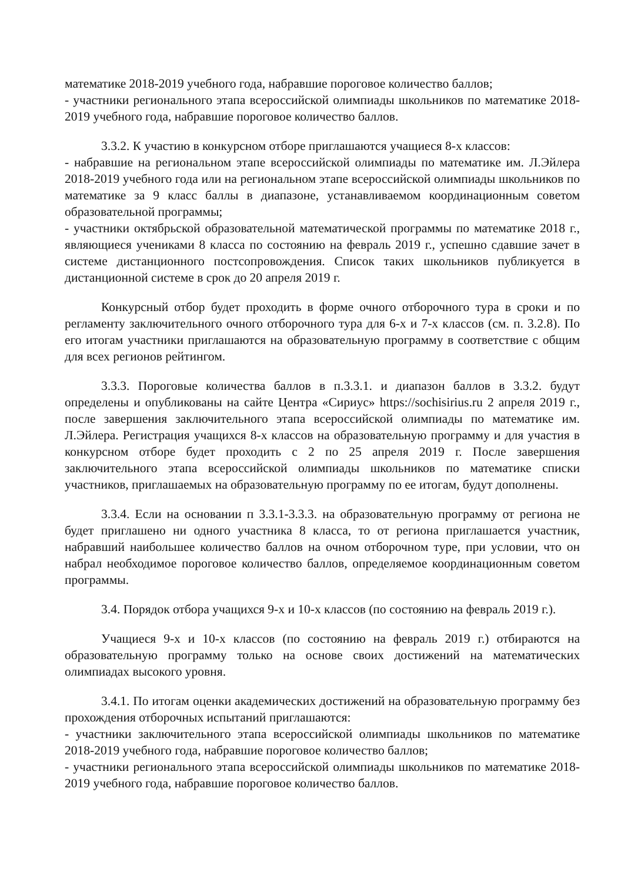математике 2018-2019 учебного года, набравшие пороговое количество баллов;
- участники регионального этапа всероссийской олимпиады школьников по математике 2018-2019 учебного года, набравшие пороговое количество баллов.
3.3.2. К участию в конкурсном отборе приглашаются учащиеся 8-х классов:
- набравшие на региональном этапе всероссийской олимпиады по математике им. Л.Эйлера 2018-2019 учебного года или на региональном этапе всероссийской олимпиады школьников по математике за 9 класс баллы в диапазоне, устанавливаемом координационным советом образовательной программы;
- участники октябрьской образовательной математической программы по математике 2018 г., являющиеся учениками 8 класса по состоянию на февраль 2019 г., успешно сдавшие зачет в системе дистанционного постсопровождения. Список таких школьников публикуется в дистанционной системе в срок до 20 апреля 2019 г.
Конкурсный отбор будет проходить в форме очного отборочного тура в сроки и по регламенту заключительного очного отборочного тура для 6-х и 7-х классов (см. п. 3.2.8). По его итогам участники приглашаются на образовательную программу в соответствие с общим для всех регионов рейтингом.
3.3.3. Пороговые количества баллов в п.3.3.1. и диапазон баллов в 3.3.2. будут определены и опубликованы на сайте Центра «Сириус» https://sochisirius.ru 2 апреля 2019 г., после завершения заключительного этапа всероссийской олимпиады по математике им. Л.Эйлера. Регистрация учащихся 8-х классов на образовательную программу и для участия в конкурсном отборе будет проходить с 2 по 25 апреля 2019 г. После завершения заключительного этапа всероссийской олимпиады школьников по математике списки участников, приглашаемых на образовательную программу по ее итогам, будут дополнены.
3.3.4. Если на основании п 3.3.1-3.3.3. на образовательную программу от региона не будет приглашено ни одного участника 8 класса, то от региона приглашается участник, набравший наибольшее количество баллов на очном отборочном туре, при условии, что он набрал необходимое пороговое количество баллов, определяемое координационным советом программы.
3.4. Порядок отбора учащихся 9-х и 10-х классов (по состоянию на февраль 2019 г.).
Учащиеся 9-х и 10-х классов (по состоянию на февраль 2019 г.) отбираются на образовательную программу только на основе своих достижений на математических олимпиадах высокого уровня.
3.4.1. По итогам оценки академических достижений на образовательную программу без прохождения отборочных испытаний приглашаются:
- участники заключительного этапа всероссийской олимпиады школьников по математике 2018-2019 учебного года, набравшие пороговое количество баллов;
- участники регионального этапа всероссийской олимпиады школьников по математике 2018-2019 учебного года, набравшие пороговое количество баллов.